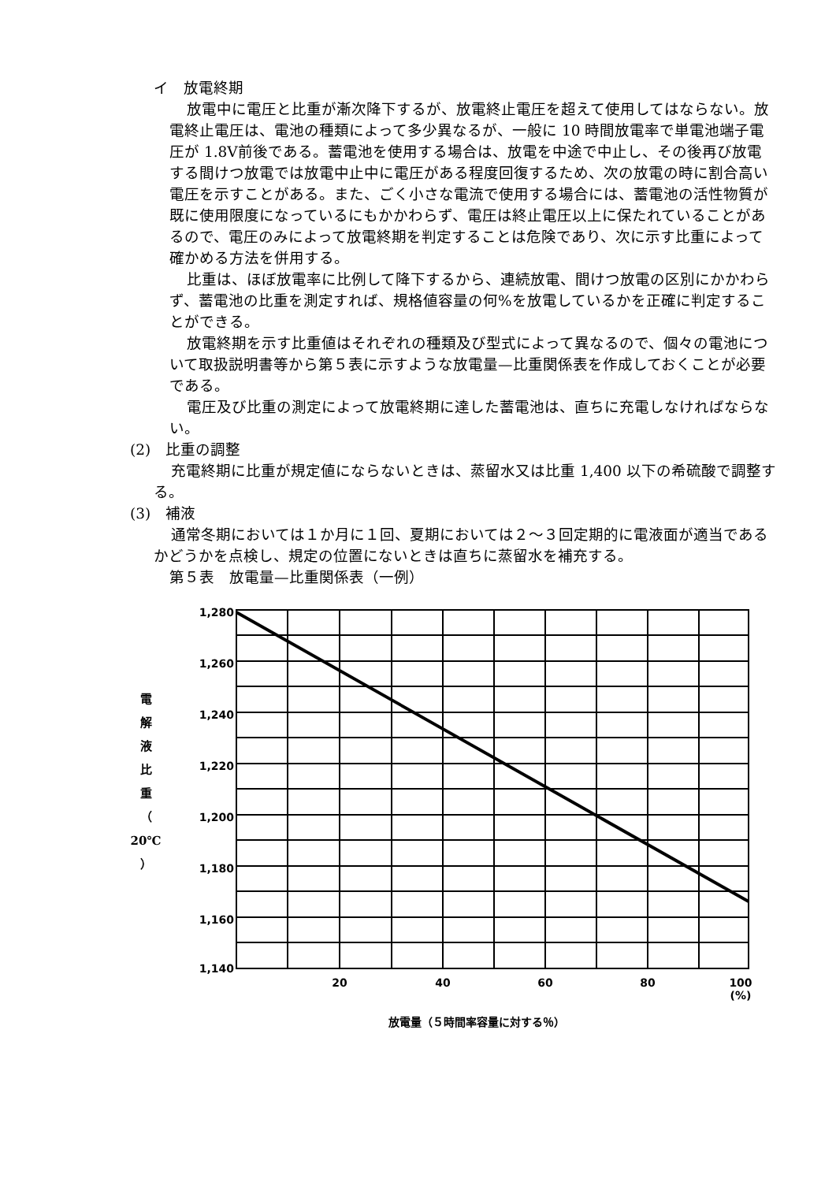イ　放電終期
放電中に電圧と比重が漸次降下するが、放電終止電圧を超えて使用してはならない。放電終止電圧は、電池の種類によって多少異なるが、一般に 10 時間放電率で単電池端子電圧が 1.8V前後である。蓄電池を使用する場合は、放電を中途で中止し、その後再び放電する間けつ放電では放電中止中に電圧がある程度回復するため、次の放電の時に割合高い電圧を示すことがある。また、ごく小さな電流で使用する場合には、蓄電池の活性物質が既に使用限度になっているにもかかわらず、電圧は終止電圧以上に保たれていることがあるので、電圧のみによって放電終期を判定することは危険であり、次に示す比重によって確かめる方法を併用する。
比重は、ほぼ放電率に比例して降下するから、連続放電、間けつ放電の区別にかかわらず、蓄電池の比重を測定すれば、規格値容量の何%を放電しているかを正確に判定することができる。
放電終期を示す比重値はそれぞれの種類及び型式によって異なるので、個々の電池について取扱説明書等から第５表に示すような放電量—比重関係表を作成しておくことが必要である。
電圧及び比重の測定によって放電終期に達した蓄電池は、直ちに充電しなければならない。
(2)　比重の調整
充電終期に比重が規定値にならないときは、蒸留水又は比重 1,400 以下の希硫酸で調整する。
(3)　補液
通常冬期においては１か月に１回、夏期においては２～３回定期的に電液面が適当であるかどうかを点検し、規定の位置にないときは直ちに蒸留水を補充する。
第５表　放電量—比重関係表（一例）
電
解
液
比
重
（
20℃
）
1,280
1,260
1,240
1,220
1,200
1,180
1,160
1,140
20
40
60
80
100
(%)
放電量（５時間率容量に対する％）